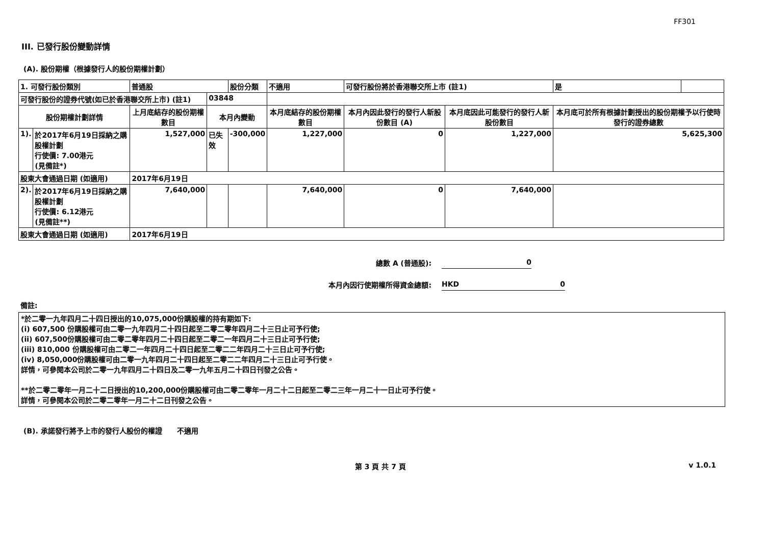FF301
III. 已發行股份變動詳情
(A). 股份期權（根據發行人的股份期權計劃）
| 1. 可發行股份類別 | | 普通股 | | 股份分類 | 不適用 | 可發行股份將於香港聯交所上市 (註1) | | 是 | |
| 可發行股份的證券代號(如已於香港聯交所上市) (註1) | | | 03848 | | | | | | |
| 股份期權計劃詳情 | | 上月底結存的股份期權數目 | 本月內變動 | | 本月底結存的股份期權數目 | 本月內因此發行的發行人新股份數目 (A) | 本月底因此可能發行的發行人新股份數目 | 本月底可於所有根據計劃授出的股份期權予以行使時發行的證券總數 | |
| 1). | 於2017年6月19日採納之購股權計劃 行使價: 7.00港元 (見備註*) | 1,527,000 | 已失效 | -300,000 | 1,227,000 | 0 | 1,227,000 | 5,625,300 | |
| 股東大會通過日期 (如適用) | | 2017年6月19日 | | | | | | | |
| 2). | 於2017年6月19日採納之購股權計劃 行使價: 6.12港元 (見備註**) | 7,640,000 | | | 7,640,000 | 0 | 7,640,000 | | |
| 股東大會通過日期 (如適用) | | 2017年6月19日 | | | | | | | |
總數 A (普通股): 0
本月內因行使期權所得資金總額: HKD 0
備註:
*於二零一九年四月二十四日授出的10,075,000份購股權的持有期如下:
(i) 607,500 份購股權可由二零一九年四月二十四日起至二零二零年四月二十三日止可予行使;
(ii) 607,500份購股權可由二零二零年四月二十四日起至二零二一年四月二十三日止可予行使;
(iii) 810,000 份購股權可由二零二一年四月二十四日起至二零二二年四月二十三日止可予行使;
(iv) 8,050,000份購股權可由二零一九年四月二十四日起至二零二二年四月二十三日止可予行使。
詳情，可參閱本公司於二零一九年四月二十四日及二零一九年五月二十四日刊發之公告。
**於二零二零年一月二十二日授出的10,200,000份購股權可由二零二零年一月二十二日起至二零二三年一月二十一日止可予行使。
詳情，可參閱本公司於二零二零年一月二十二日刊發之公告。
(B). 承諾發行將予上市的發行人股份的權證 不適用
第 3 頁 共 7 頁 v 1.0.1